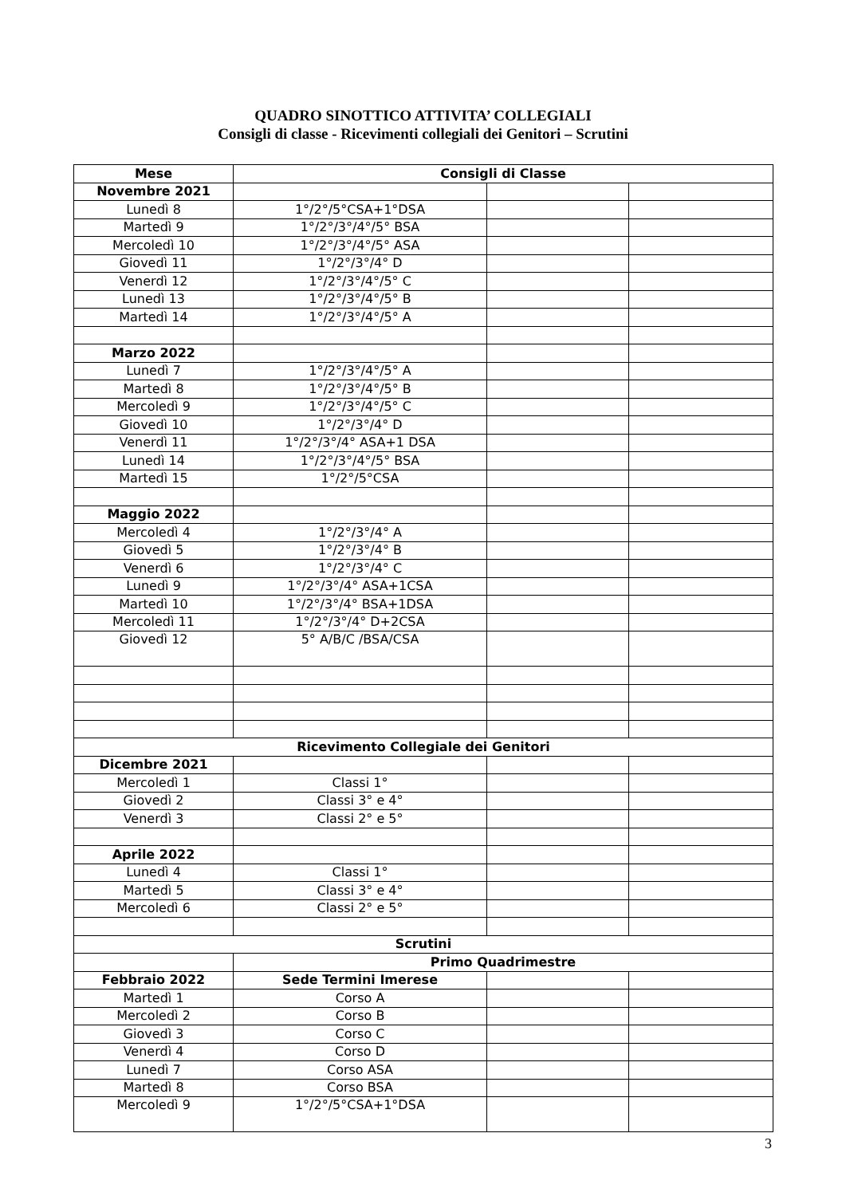QUADRO SINOTTICO ATTIVITA’ COLLEGIALI
Consigli di classe - Ricevimenti collegiali dei Genitori – Scrutini
| Mese | Consigli di Classe | | |
| --- | --- | --- | --- |
| Novembre 2021 | | | |
| Lunedì 8 | 1°/2°/5°CSA+1°DSA | | |
| Martedì 9 | 1°/2°/3°/4°/5° BSA | | |
| Mercoledì 10 | 1°/2°/3°/4°/5° ASA | | |
| Giovedì 11 | 1°/2°/3°/4° D | | |
| Venerdì 12 | 1°/2°/3°/4°/5° C | | |
| Lunedì 13 | 1°/2°/3°/4°/5° B | | |
| Martedì 14 | 1°/2°/3°/4°/5° A | | |
| Marzo 2022 | | | |
| Lunedì 7 | 1°/2°/3°/4°/5° A | | |
| Martedì 8 | 1°/2°/3°/4°/5° B | | |
| Mercoledì 9 | 1°/2°/3°/4°/5° C | | |
| Giovedì 10 | 1°/2°/3°/4° D | | |
| Venerdì 11 | 1°/2°/3°/4° ASA+1 DSA | | |
| Lunedì 14 | 1°/2°/3°/4°/5° BSA | | |
| Martedì 15 | 1°/2°/5°CSA | | |
| Maggio 2022 | | | |
| Mercoledì 4 | 1°/2°/3°/4° A | | |
| Giovedì 5 | 1°/2°/3°/4° B | | |
| Venerdì 6 | 1°/2°/3°/4° C | | |
| Lunedì 9 | 1°/2°/3°/4° ASA+1CSA | | |
| Martedì 10 | 1°/2°/3°/4° BSA+1DSA | | |
| Mercoledì 11 | 1°/2°/3°/4° D+2CSA | | |
| Giovedì 12 | 5° A/B/C /BSA/CSA | | |
| Ricevimento Collegiale dei Genitori | | | |
| Dicembre 2021 | | | |
| Mercoledì 1 | Classi 1° | | |
| Giovedì 2 | Classi 3° e 4° | | |
| Venerdì 3 | Classi 2° e 5° | | |
| Aprile 2022 | | | |
| Lunedì 4 | Classi 1° | | |
| Martedì 5 | Classi 3° e 4° | | |
| Mercoledì 6 | Classi 2° e 5° | | |
| Scrutini | | | |
| | Primo Quadrimestre | | |
| Febbraio 2022 | Sede Termini Imerese | | |
| Martedì 1 | Corso A | | |
| Mercoledì 2 | Corso B | | |
| Giovedì 3 | Corso C | | |
| Venerdì 4 | Corso D | | |
| Lunedì 7 | Corso ASA | | |
| Martedì 8 | Corso BSA | | |
| Mercoledì 9 | 1°/2°/5°CSA+1°DSA | | |
3